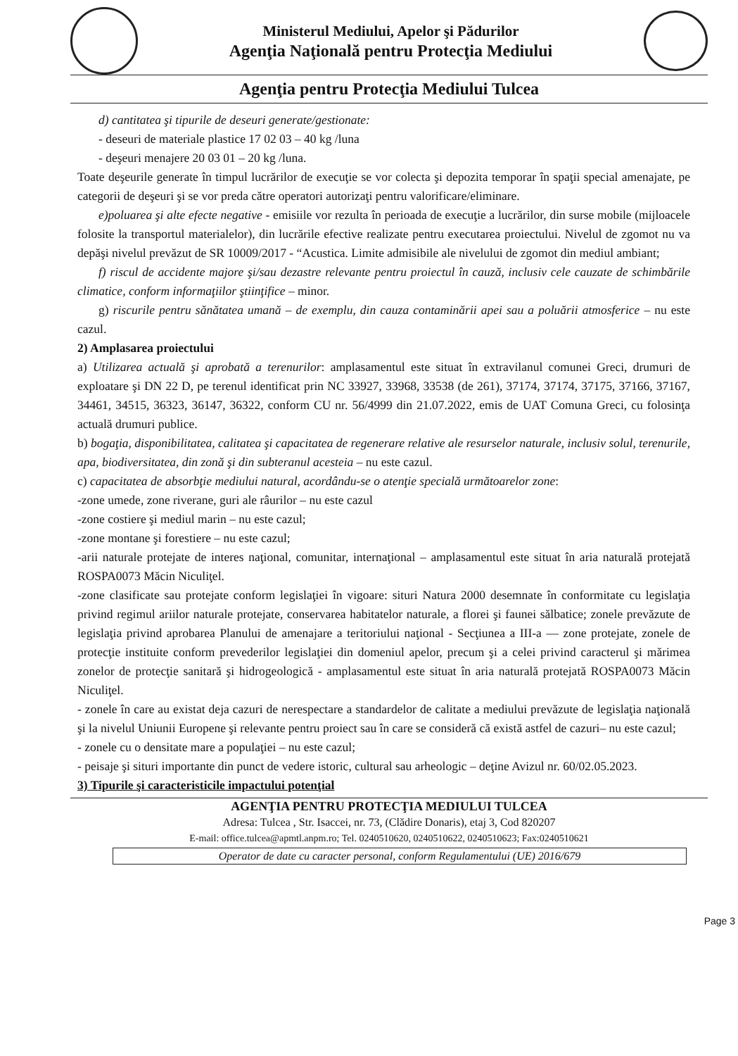Ministerul Mediului, Apelor şi Pădurilor
Agenţia Naţională pentru Protecţia Mediului
Agenţia pentru Protecţia Mediului Tulcea
d) cantitatea şi tipurile de deseuri generate/gestionate:
- deseuri de materiale plastice 17 02 03 – 40 kg /luna
- deşeuri menajere 20 03 01 – 20 kg /luna.
Toate deşeurile generate în timpul lucrărilor de execuţie se vor colecta şi depozita temporar în spaţii special amenajate, pe categorii de deşeuri şi se vor preda către operatori autorizaţi pentru valorificare/eliminare.
e)poluarea şi alte efecte negative - emisiile vor rezulta în perioada de execuţie a lucrărilor, din surse mobile (mijloacele folosite la transportul materialelor), din lucrările efective realizate pentru executarea proiectului. Nivelul de zgomot nu va depăşi nivelul prevăzut de SR 10009/2017 - “Acustica. Limite admisibile ale nivelului de zgomot din mediul ambiant;
f) riscul de accidente majore şi/sau dezastre relevante pentru proiectul în cauză, inclusiv cele cauzate de schimbările climatice, conform informaţiilor ştiinţifice – minor.
g) riscurile pentru sănătatea umană – de exemplu, din cauza contaminării apei sau a poluării atmosferice – nu este cazul.
2) Amplasarea proiectului
a) Utilizarea actuală şi aprobată a terenurilor: amplasamentul este situat în extravilanul comunei Greci, drumuri de exploatare şi DN 22 D, pe terenul identificat prin NC 33927, 33968, 33538 (de 261), 37174, 37174, 37175, 37166, 37167, 34461, 34515, 36323, 36147, 36322, conform CU nr. 56/4999 din 21.07.2022, emis de UAT Comuna Greci, cu folosinţa actuală drumuri publice.
b) bogaţia, disponibilitatea, calitatea şi capacitatea de regenerare relative ale resurselor naturale, inclusiv solul, terenurile, apa, biodiversitatea, din zonă şi din subteranul acesteia – nu este cazul.
c) capacitatea de absorbţie mediului natural, acordându-se o atenţie specială următoarelor zone:
-zone umede, zone riverane, guri ale râurilor – nu este cazul
-zone costiere şi mediul marin – nu este cazul;
-zone montane şi forestiere – nu este cazul;
-arii naturale protejate de interes naţional, comunitar, internaţional – amplasamentul este situat în aria naturală protejată ROSPA0073 Măcin Niculiţel.
-zone clasificate sau protejate conform legislaţiei în vigoare: situri Natura 2000 desemnate în conformitate cu legislaţia privind regimul ariilor naturale protejate, conservarea habitatelor naturale, a florei şi faunei sălbatice; zonele prevăzute de legislaţia privind aprobarea Planului de amenajare a teritoriului naţional - Secţiunea a III-a — zone protejate, zonele de protecţie instituite conform prevederilor legislaţiei din domeniul apelor, precum şi a celei privind caracterul şi mărimea zonelor de protecţie sanitară şi hidrogeologică - amplasamentul este situat în aria naturală protejată ROSPA0073 Măcin Niculiţel.
- zonele în care au existat deja cazuri de nerespectare a standardelor de calitate a mediului prevăzute de legislaţia naţională şi la nivelul Uniunii Europene şi relevante pentru proiect sau în care se consideră că există astfel de cazuri– nu este cazul;
- zonele cu o densitate mare a populaţiei – nu este cazul;
- peisaje şi situri importante din punct de vedere istoric, cultural sau arheologic – deţine Avizul nr. 60/02.05.2023.
3) Tipurile şi caracteristicile impactului potenţial
AGENŢIA PENTRU PROTECŢIA MEDIULUI TULCEA
Adresa: Tulcea , Str. Isaccei, nr. 73, (Clădire Donaris), etaj 3, Cod 820207
E-mail: office.tulcea@apmtl.anpm.ro; Tel. 0240510620, 0240510622, 0240510623; Fax:0240510621
Operator de date cu caracter personal, conform Regulamentului (UE) 2016/679
Page 3